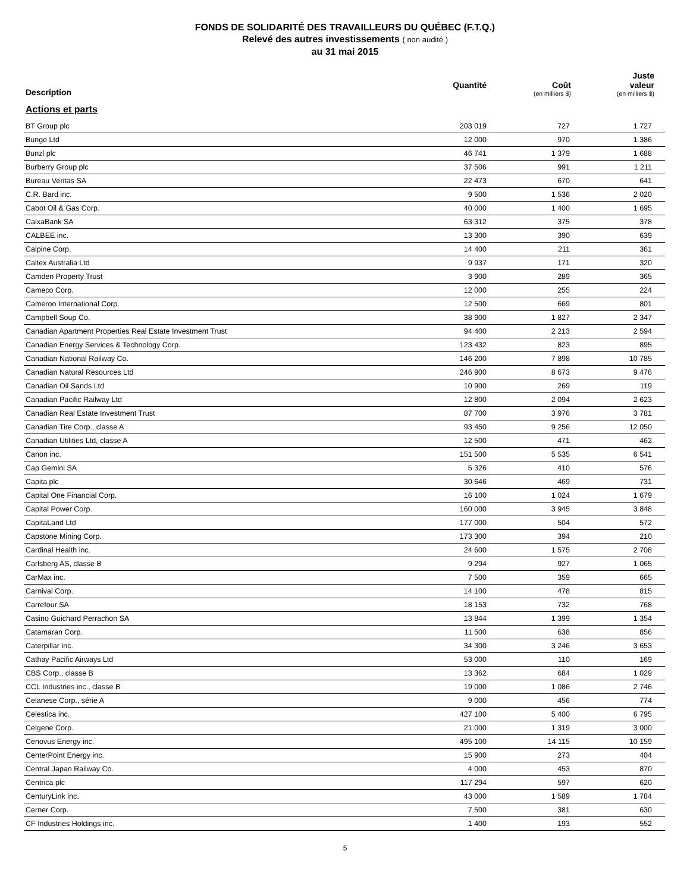FONDS DE SOLIDARITÉ DES TRAVAILLEURS DU QUÉBEC (F.T.Q.)
Relevé des autres investissements ( non audité )
au 31 mai 2015
| Description | Quantité | Coût (en milliers $) | Juste valeur (en milliers $) |
| --- | --- | --- | --- |
| Actions et parts | | | |
| BT Group plc | 203 019 | 727 | 1 727 |
| Bunge Ltd | 12 000 | 970 | 1 386 |
| Bunzl plc | 46 741 | 1 379 | 1 688 |
| Burberry Group plc | 37 506 | 991 | 1 211 |
| Bureau Veritas SA | 22 473 | 670 | 641 |
| C.R. Bard inc. | 9 500 | 1 536 | 2 020 |
| Cabot Oil & Gas Corp. | 40 000 | 1 400 | 1 695 |
| CaixaBank SA | 63 312 | 375 | 378 |
| CALBEE inc. | 13 300 | 390 | 639 |
| Calpine Corp. | 14 400 | 211 | 361 |
| Caltex Australia Ltd | 9 937 | 171 | 320 |
| Camden Property Trust | 3 900 | 289 | 365 |
| Cameco Corp. | 12 000 | 255 | 224 |
| Cameron International Corp. | 12 500 | 669 | 801 |
| Campbell Soup Co. | 38 900 | 1 827 | 2 347 |
| Canadian Apartment Properties Real Estate Investment Trust | 94 400 | 2 213 | 2 594 |
| Canadian Energy Services & Technology Corp. | 123 432 | 823 | 895 |
| Canadian National Railway Co. | 146 200 | 7 898 | 10 785 |
| Canadian Natural Resources Ltd | 246 900 | 8 673 | 9 476 |
| Canadian Oil Sands Ltd | 10 900 | 269 | 119 |
| Canadian Pacific Railway Ltd | 12 800 | 2 094 | 2 623 |
| Canadian Real Estate Investment Trust | 87 700 | 3 976 | 3 781 |
| Canadian Tire Corp., classe A | 93 450 | 9 256 | 12 050 |
| Canadian Utilities Ltd, classe A | 12 500 | 471 | 462 |
| Canon inc. | 151 500 | 5 535 | 6 541 |
| Cap Gemini SA | 5 326 | 410 | 576 |
| Capita plc | 30 646 | 469 | 731 |
| Capital One Financial Corp. | 16 100 | 1 024 | 1 679 |
| Capital Power Corp. | 160 000 | 3 945 | 3 848 |
| CapitaLand Ltd | 177 000 | 504 | 572 |
| Capstone Mining Corp. | 173 300 | 394 | 210 |
| Cardinal Health inc. | 24 600 | 1 575 | 2 708 |
| Carlsberg AS, classe B | 9 294 | 927 | 1 065 |
| CarMax inc. | 7 500 | 359 | 665 |
| Carnival Corp. | 14 100 | 478 | 815 |
| Carrefour SA | 18 153 | 732 | 768 |
| Casino Guichard Perrachon SA | 13 844 | 1 399 | 1 354 |
| Catamaran Corp. | 11 500 | 638 | 856 |
| Caterpillar inc. | 34 300 | 3 246 | 3 653 |
| Cathay Pacific Airways Ltd | 53 000 | 110 | 169 |
| CBS Corp., classe B | 13 362 | 684 | 1 029 |
| CCL Industries inc., classe B | 19 000 | 1 086 | 2 746 |
| Celanese Corp., série A | 9 000 | 456 | 774 |
| Celestica inc. | 427 100 | 5 400 | 6 795 |
| Celgene Corp. | 21 000 | 1 319 | 3 000 |
| Cenovus Energy inc. | 495 100 | 14 115 | 10 159 |
| CenterPoint Energy inc. | 15 900 | 273 | 404 |
| Central Japan Railway Co. | 4 000 | 453 | 870 |
| Centrica plc | 117 294 | 597 | 620 |
| CenturyLink inc. | 43 000 | 1 589 | 1 784 |
| Cerner Corp. | 7 500 | 381 | 630 |
| CF Industries Holdings inc. | 1 400 | 193 | 552 |
5